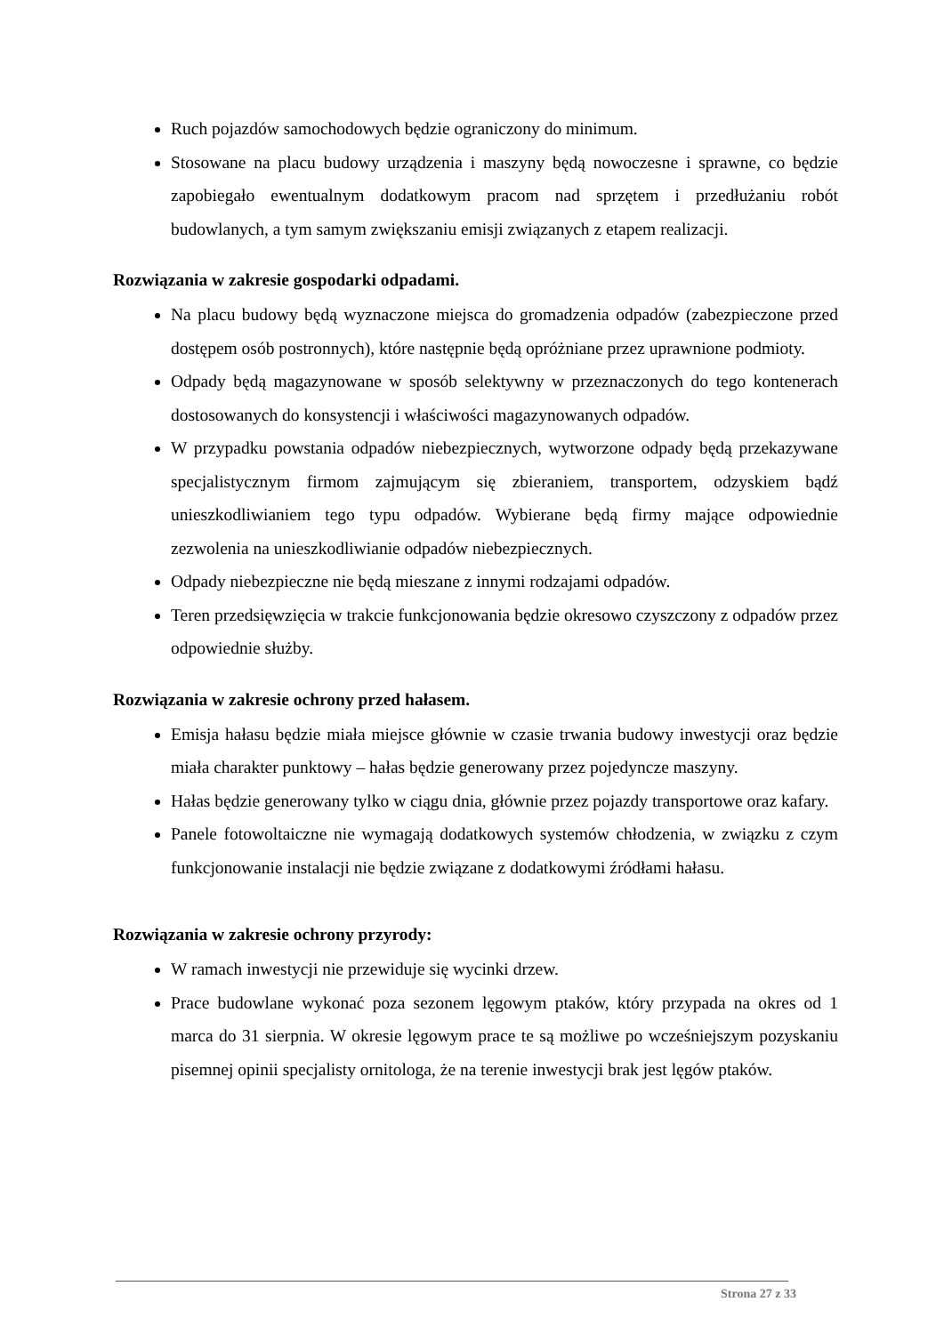Ruch pojazdów samochodowych będzie ograniczony do minimum.
Stosowane na placu budowy urządzenia i maszyny będą nowoczesne i sprawne, co będzie zapobiegało ewentualnym dodatkowym pracom nad sprzętem i przedłużaniu robót budowlanych, a tym samym zwiększaniu emisji związanych z etapem realizacji.
Rozwiązania w zakresie gospodarki odpadami.
Na placu budowy będą wyznaczone miejsca do gromadzenia odpadów (zabezpieczone przed dostępem osób postronnych), które następnie będą opróżniane przez uprawnione podmioty.
Odpady będą magazynowane w sposób selektywny w przeznaczonych do tego kontenerach dostosowanych do konsystencji i właściwości magazynowanych odpadów.
W przypadku powstania odpadów niebezpiecznych, wytworzone odpady będą przekazywane specjalistycznym firmom zajmującym się zbieraniem, transportem, odzyskiem bądź unieszkodliwianiem tego typu odpadów. Wybierane będą firmy mające odpowiednie zezwolenia na unieszkodliwianie odpadów niebezpiecznych.
Odpady niebezpieczne nie będą mieszane z innymi rodzajami odpadów.
Teren przedsięwzięcia w trakcie funkcjonowania będzie okresowo czyszczony z odpadów przez odpowiednie służby.
Rozwiązania w zakresie ochrony przed hałasem.
Emisja hałasu będzie miała miejsce głównie w czasie trwania budowy inwestycji oraz będzie miała charakter punktowy – hałas będzie generowany przez pojedyncze maszyny.
Hałas będzie generowany tylko w ciągu dnia, głównie przez pojazdy transportowe oraz kafary.
Panele fotowoltaiczne nie wymagają dodatkowych systemów chłodzenia, w związku z czym funkcjonowanie instalacji nie będzie związane z dodatkowymi źródłami hałasu.
Rozwiązania w zakresie ochrony przyrody:
W ramach inwestycji nie przewiduje się wycinki drzew.
Prace budowlane wykonać poza sezonem lęgowym ptaków, który przypada na okres od 1 marca do 31 sierpnia. W okresie lęgowym prace te są możliwe po wcześniejszym pozyskaniu pisemnej opinii specjalisty ornitologa, że na terenie inwestycji brak jest lęgów ptaków.
Strona 27 z 33